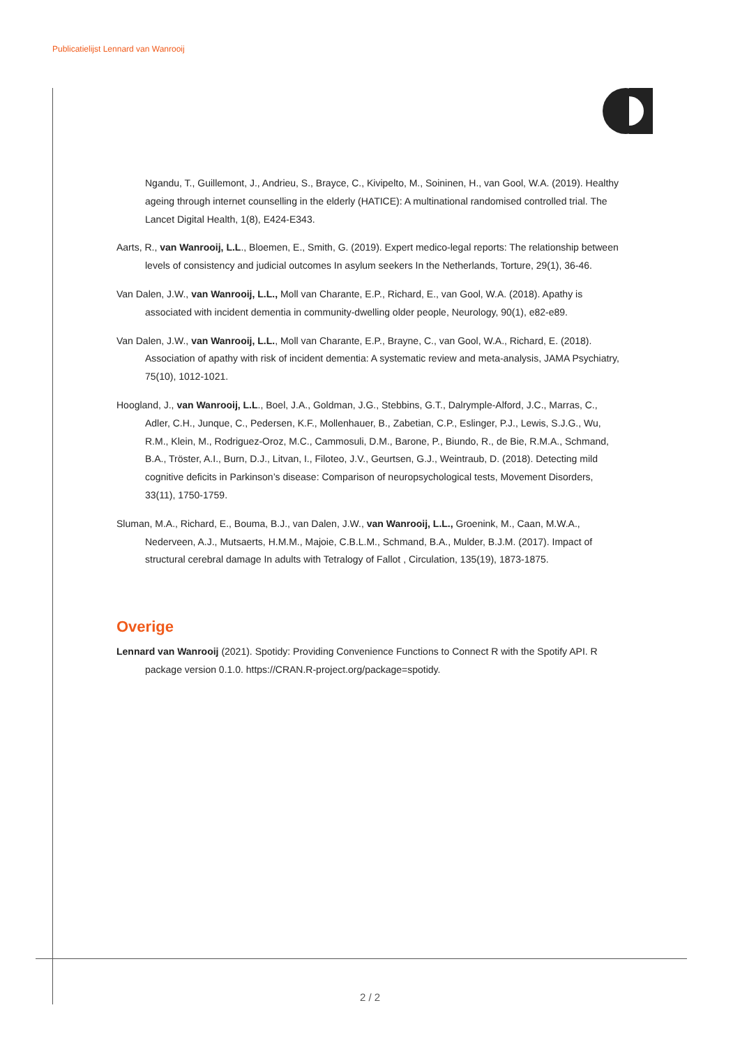Publicatielijst Lennard van Wanrooij
Ngandu, T., Guillemont, J., Andrieu, S., Brayce, C., Kivipelto, M., Soininen, H., van Gool, W.A. (2019). Healthy ageing through internet counselling in the elderly (HATICE): A multinational randomised controlled trial. The Lancet Digital Health, 1(8), E424-E343.
Aarts, R., van Wanrooij, L.L., Bloemen, E., Smith, G. (2019). Expert medico-legal reports: The relationship between levels of consistency and judicial outcomes In asylum seekers In the Netherlands, Torture, 29(1), 36-46.
Van Dalen, J.W., van Wanrooij, L.L., Moll van Charante, E.P., Richard, E., van Gool, W.A. (2018). Apathy is associated with incident dementia in community-dwelling older people, Neurology, 90(1), e82-e89.
Van Dalen, J.W., van Wanrooij, L.L., Moll van Charante, E.P., Brayne, C., van Gool, W.A., Richard, E. (2018). Association of apathy with risk of incident dementia: A systematic review and meta-analysis, JAMA Psychiatry, 75(10), 1012-1021.
Hoogland, J., van Wanrooij, L.L., Boel, J.A., Goldman, J.G., Stebbins, G.T., Dalrymple-Alford, J.C., Marras, C., Adler, C.H., Junque, C., Pedersen, K.F., Mollenhauer, B., Zabetian, C.P., Eslinger, P.J., Lewis, S.J.G., Wu, R.M., Klein, M., Rodriguez-Oroz, M.C., Cammosuli, D.M., Barone, P., Biundo, R., de Bie, R.M.A., Schmand, B.A., Tröster, A.I., Burn, D.J., Litvan, I., Filoteo, J.V., Geurtsen, G.J., Weintraub, D. (2018). Detecting mild cognitive deficits in Parkinson’s disease: Comparison of neuropsychological tests, Movement Disorders, 33(11), 1750-1759.
Sluman, M.A., Richard, E., Bouma, B.J., van Dalen, J.W., van Wanrooij, L.L., Groenink, M., Caan, M.W.A., Nederveen, A.J., Mutsaerts, H.M.M., Majoie, C.B.L.M., Schmand, B.A., Mulder, B.J.M. (2017). Impact of structural cerebral damage In adults with Tetralogy of Fallot , Circulation, 135(19), 1873-1875.
Overige
Lennard van Wanrooij (2021). Spotidy: Providing Convenience Functions to Connect R with the Spotify API. R package version 0.1.0. https://CRAN.R-project.org/package=spotidy.
2 / 2